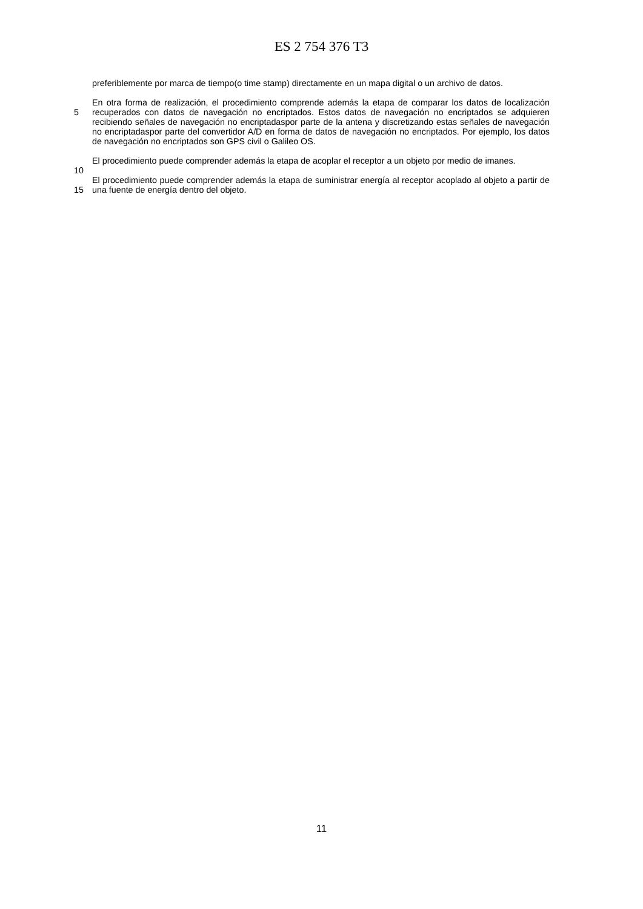ES 2 754 376 T3
preferiblemente por marca de tiempo(o time stamp) directamente en un mapa digital o un archivo de datos.
5
10
En otra forma de realización, el procedimiento comprende además la etapa de comparar los datos de localización recuperados con datos de navegación no encriptados. Estos datos de navegación no encriptados se adquieren recibiendo señales de navegación no encriptadaspor parte de la antena y discretizando estas señales de navegación no encriptadaspor parte del convertidor A/D en forma de datos de navegación no encriptados. Por ejemplo, los datos de navegación no encriptados son GPS civil o Galileo OS.
El procedimiento puede comprender además la etapa de acoplar el receptor a un objeto por medio de imanes.
15 El procedimiento puede comprender además la etapa de suministrar energía al receptor acoplado al objeto a partir de una fuente de energía dentro del objeto.
11